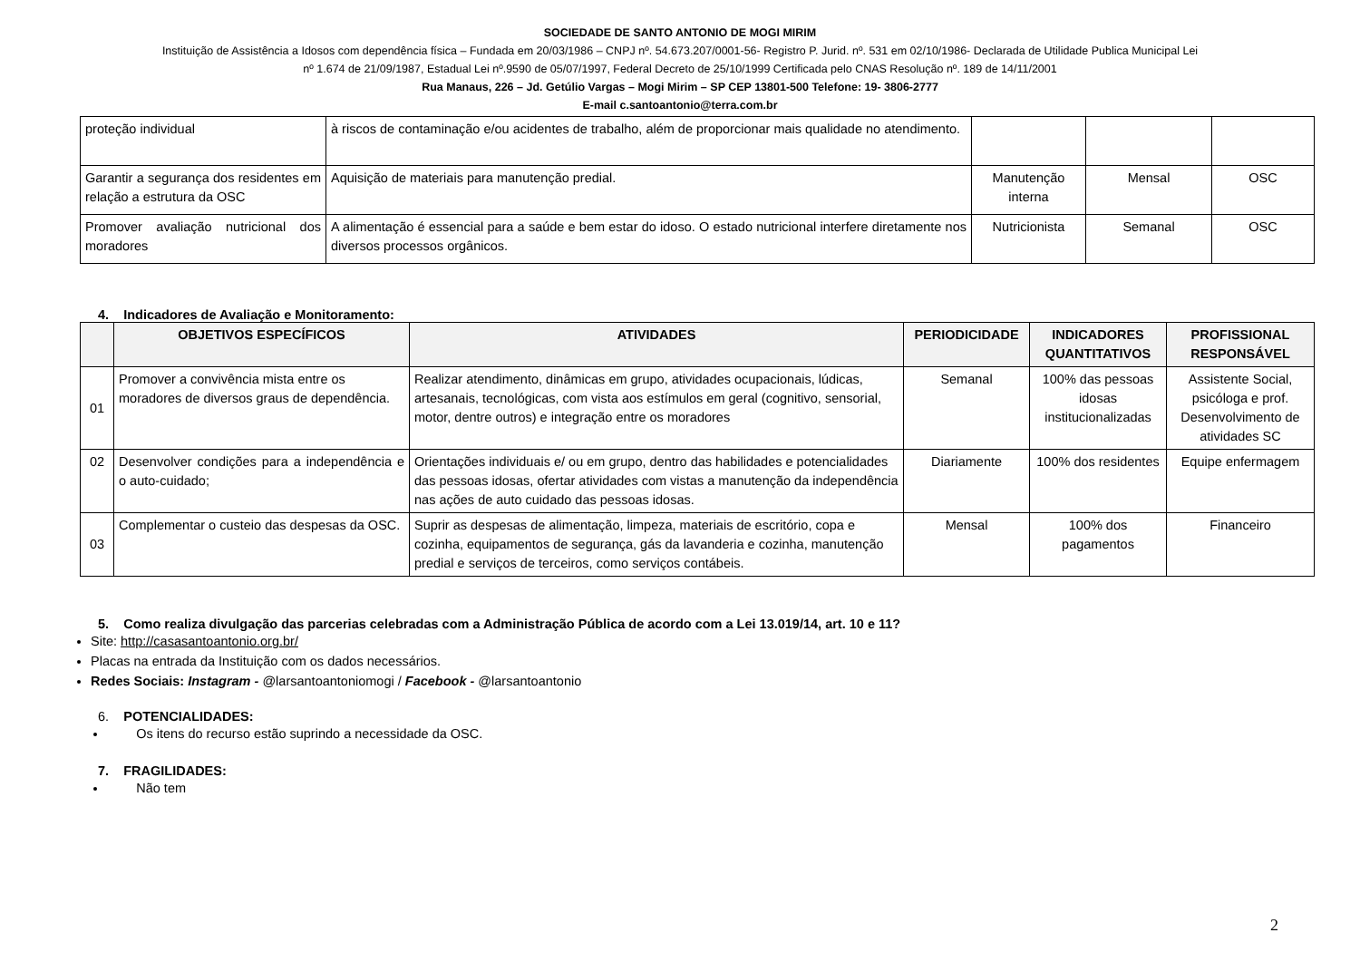SOCIEDADE DE SANTO ANTONIO DE MOGI MIRIM
Instituição de Assistência a Idosos com dependência física – Fundada em 20/03/1986 – CNPJ nº. 54.673.207/0001-56- Registro P. Jurid. nº. 531 em 02/10/1986- Declarada de Utilidade Publica Municipal Lei
nº 1.674 de 21/09/1987, Estadual Lei nº.9590 de 05/07/1997, Federal Decreto de 25/10/1999 Certificada pelo CNAS Resolução nº. 189 de 14/11/2001
Rua Manaus, 226 – Jd. Getúlio Vargas – Mogi Mirim – SP CEP 13801-500 Telefone: 19- 3806-2777
E-mail c.santoantonio@terra.com.br
| proteção individual | à riscos de contaminação e/ou acidentes de trabalho, além de proporcionar mais qualidade no atendimento. | | | |
| Garantir a segurança dos residentes em relação a estrutura da OSC | Aquisição de materiais para manutenção predial. | Manutenção interna | Mensal | OSC |
| Promover avaliação nutricional dos moradores | A alimentação é essencial para a saúde e bem estar do idoso. O estado nutricional interfere diretamente nos diversos processos orgânicos. | Nutricionista | Semanal | OSC |
4. Indicadores de Avaliação e Monitoramento:
| | OBJETIVOS ESPECÍFICOS | ATIVIDADES | PERIODICIDADE | INDICADORES QUANTITATIVOS | PROFISSIONAL RESPONSÁVEL |
| --- | --- | --- | --- | --- | --- |
| 01 | Promover a convivência mista entre os moradores de diversos graus de dependência. | Realizar atendimento, dinâmicas em grupo, atividades ocupacionais, lúdicas, artesanais, tecnológicas, com vista aos estímulos em geral (cognitivo, sensorial, motor, dentre outros) e integração entre os moradores | Semanal | 100% das pessoas idosas institucionalizadas | Assistente Social, psicóloga e prof. Desenvolvimento de atividades SC |
| 02 | Desenvolver condições para a independência e o auto-cuidado; | Orientações individuais e/ ou em grupo, dentro das habilidades e potencialidades das pessoas idosas, ofertar atividades com vistas a manutenção da independência nas ações de auto cuidado das pessoas idosas. | Diariamente | 100% dos residentes | Equipe enfermagem |
| 03 | Complementar o custeio das despesas da OSC. | Suprir as despesas de alimentação, limpeza, materiais de escritório, copa e cozinha, equipamentos de segurança, gás da lavanderia e cozinha, manutenção predial e serviços de terceiros, como serviços contábeis. | Mensal | 100% dos pagamentos | Financeiro |
5. Como realiza divulgação das parcerias celebradas com a Administração Pública de acordo com a Lei 13.019/14, art. 10 e 11?
Site: http://casasantoantonio.org.br/
Placas na entrada da Instituição com os dados necessários.
Redes Sociais: Instagram - @larsantoantoniomogi / Facebook - @larsantoantonio
6. POTENCIALIDADES:
Os itens do recurso estão suprindo a necessidade da OSC.
7. FRAGILIDADES:
Não tem
2